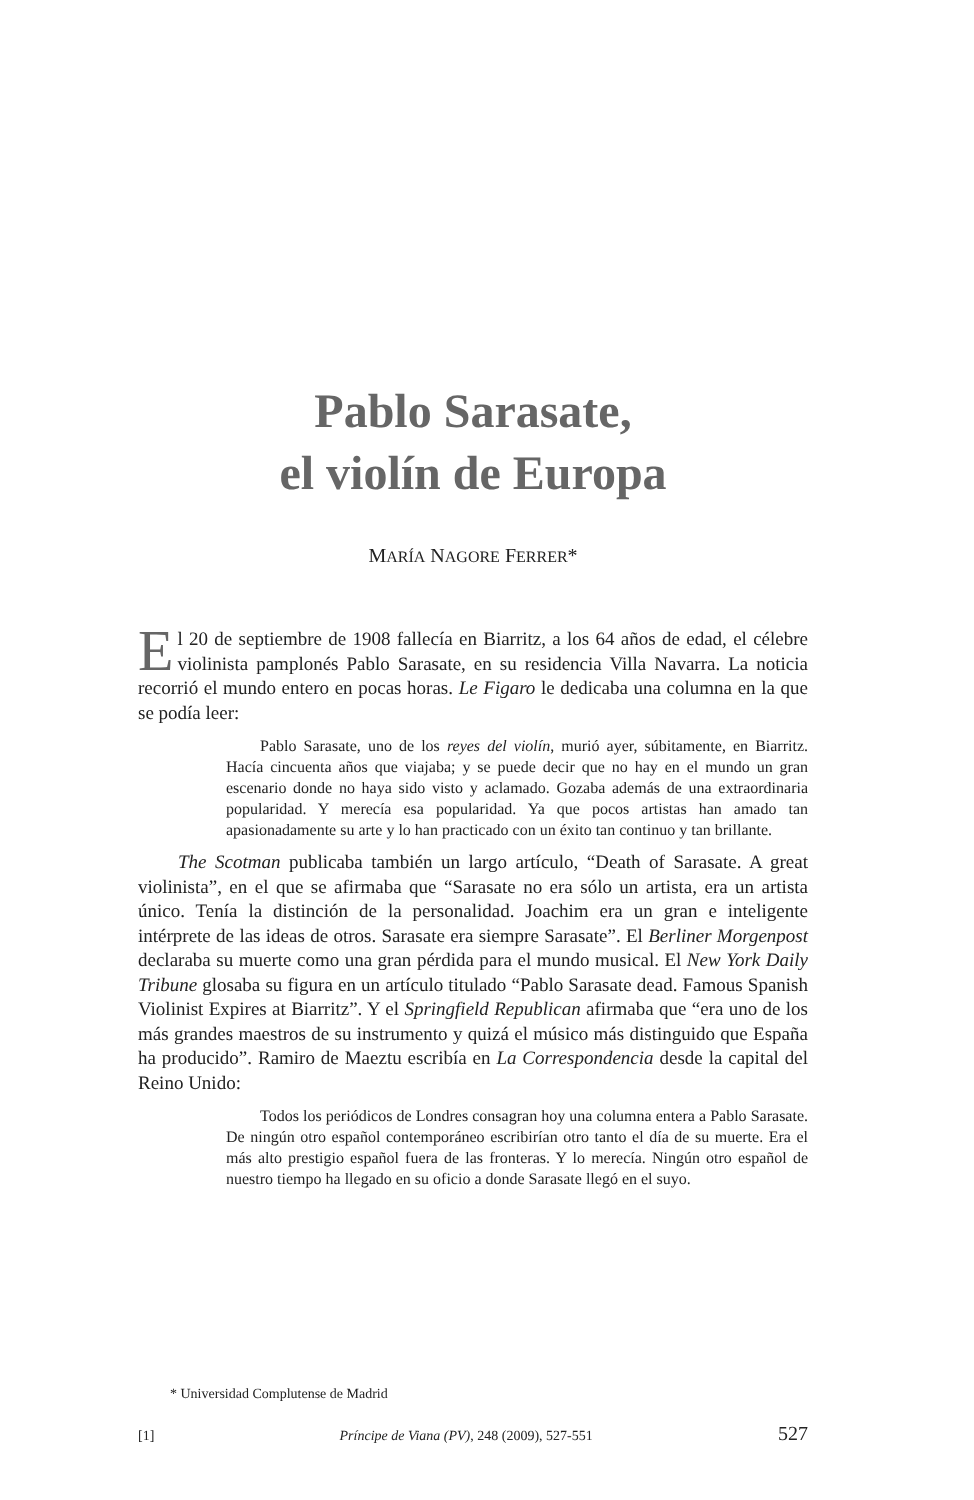Pablo Sarasate,
el violín de Europa
MARÍA NAGORE FERRER*
El 20 de septiembre de 1908 fallecía en Biarritz, a los 64 años de edad, el célebre violinista pamplonés Pablo Sarasate, en su residencia Villa Navarra. La noticia recorrió el mundo entero en pocas horas. Le Figaro le dedicaba una columna en la que se podía leer:
Pablo Sarasate, uno de los reyes del violín, murió ayer, súbitamente, en Biarritz. Hacía cincuenta años que viajaba; y se puede decir que no hay en el mundo un gran escenario donde no haya sido visto y aclamado. Gozaba además de una extraordinaria popularidad. Y merecía esa popularidad. Ya que pocos artistas han amado tan apasionadamente su arte y lo han practicado con un éxito tan continuo y tan brillante.
The Scotman publicaba también un largo artículo, “Death of Sarasate. A great violinista”, en el que se afirmaba que “Sarasate no era sólo un artista, era un artista único. Tenía la distinción de la personalidad. Joachim era un gran e inteligente intérprete de las ideas de otros. Sarasate era siempre Sarasate”. El Berliner Morgenpost declaraba su muerte como una gran pérdida para el mundo musical. El New York Daily Tribune glosaba su figura en un artículo titulado “Pablo Sarasate dead. Famous Spanish Violinist Expires at Biarritz”. Y el Springfield Republican afirmaba que “era uno de los más grandes maestros de su instrumento y quizá el músico más distinguido que España ha producido”. Ramiro de Maeztu escribía en La Correspondencia desde la capital del Reino Unido:
Todos los periódicos de Londres consagran hoy una columna entera a Pablo Sarasate. De ningún otro español contemporáneo escribirían otro tanto el día de su muerte. Era el más alto prestigio español fuera de las fronteras. Y lo merecía. Ningún otro español de nuestro tiempo ha llegado en su oficio a donde Sarasate llegó en el suyo.
* Universidad Complutense de Madrid
[1] Príncipe de Viana (PV), 248 (2009), 527-551 527